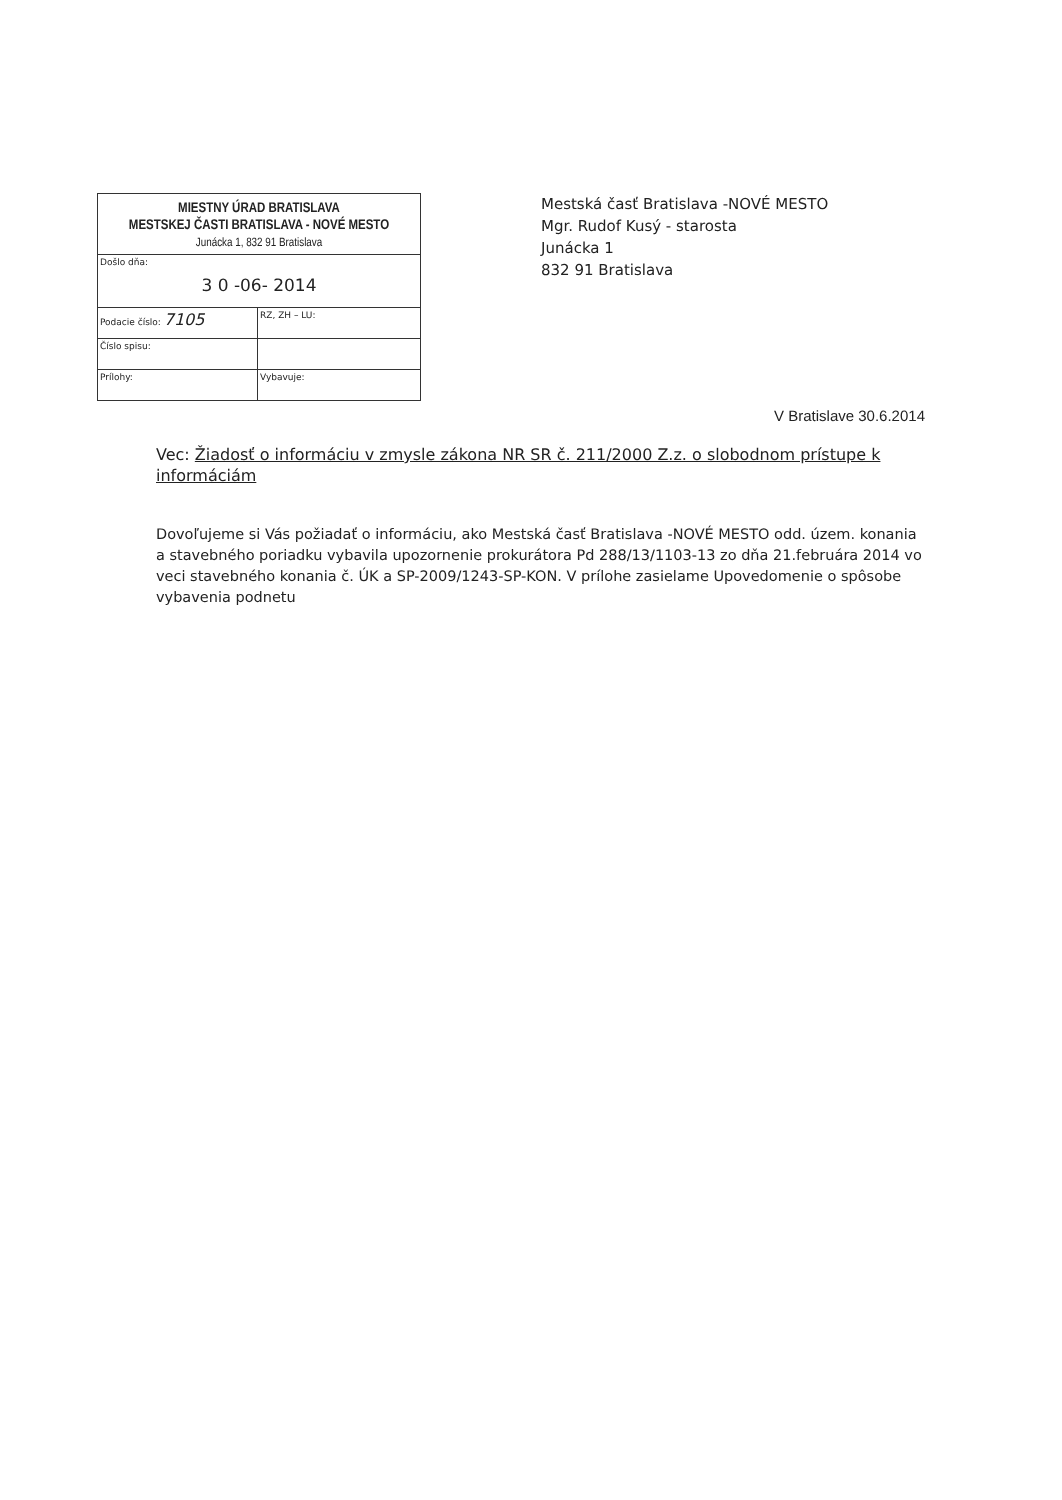MIESTNY ÚRAD BRATISLAVA
MESTSKEJ ČASTI BRATISLAVA - NOVÉ MESTO
Junácka 1, 832 91 Bratislava
Došlo dňa:
3 0 -06- 2014
Podacie číslo: 7105
RZ, ZH – LU:
Číslo spisu:
Prílohy: Vybavuje:
Mestská časť Bratislava -NOVÉ MESTO
Mgr. Rudof Kusý - starosta
Junácka 1
832 91 Bratislava
V Bratislave 30.6.2014
Vec: Žiadosť o informáciu v zmysle zákona NR SR č. 211/2000 Z.z. o slobodnom prístupe k informáciám
Dovoľujeme si Vás požiadať o informáciu, ako Mestská časť Bratislava -NOVÉ MESTO odd. územ. konania a stavebného poriadku vybavila upozornenie prokurátora Pd 288/13/1103-13 zo dňa 21.februára 2014 vo veci stavebného konania č. ÚK a SP-2009/1243-SP-KON. V prílohe zasielame Upovedomenie o spôsobe vybavenia podnetu